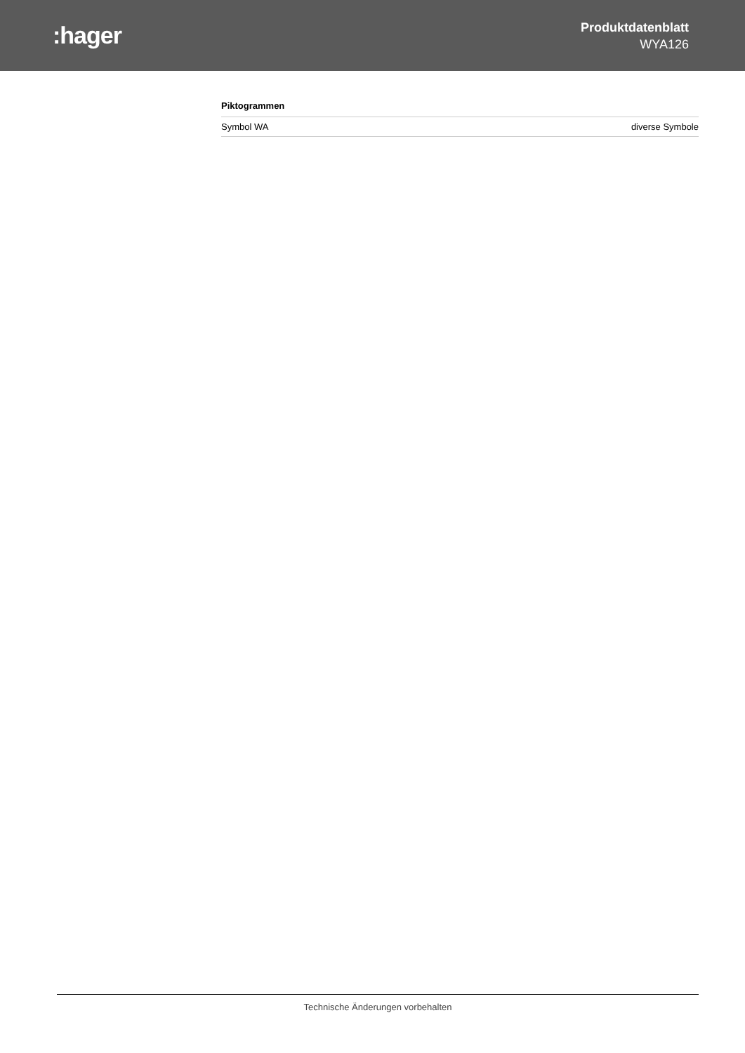:hager
Produktdatenblatt
WYA126
Piktogrammen
| Symbol WA | diverse Symbole |
Technische Änderungen vorbehalten